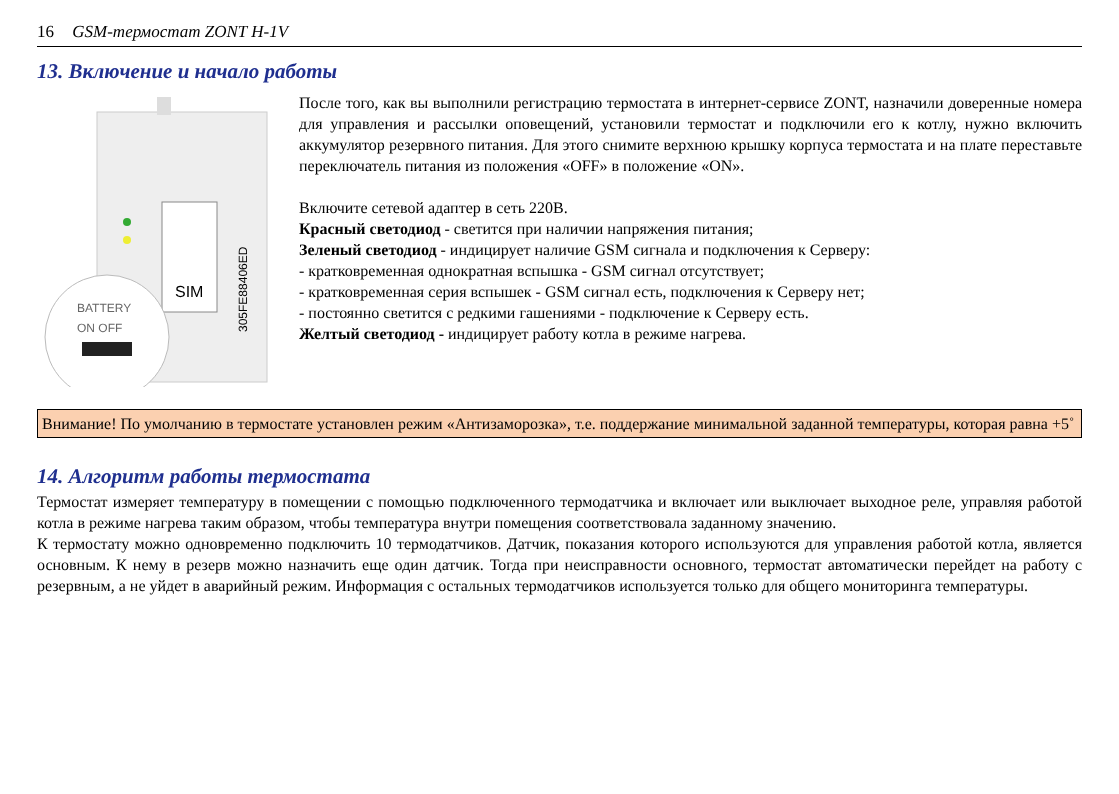16 GSM-термостат ZONT H-1V
13. Включение и начало работы
SIM
305FE88406ED
BATTERY
ON OFF
После того, как вы выполнили регистрацию термостата в интернет-сервисе ZONT, назначили доверенные номера для управления и рассылки оповещений, установили термостат и подключили его к котлу, нужно включить аккумулятор резервного питания. Для этого снимите верхнюю крышку корпуса термостата и на плате переставьте переключатель питания из положения «OFF» в положение «ON».
Включите сетевой адаптер в сеть 220В.
Красный светодиод - светится при наличии напряжения питания;
Зеленый светодиод - индицирует наличие GSM сигнала и подключения к Серверу:
- кратковременная однократная вспышка - GSM сигнал отсутствует;
- кратковременная серия вспышек - GSM сигнал есть, подключения к Серверу нет;
- постоянно светится с редкими гашениями - подключение к Серверу есть.
Желтый светодиод - индицирует работу котла в режиме нагрева.
Внимание! По умолчанию в термостате установлен режим «Антизаморозка», т.е. поддержание минимальной заданной температуры, которая равна +5˚
14. Алгоритм работы термостата
Термостат измеряет температуру в помещении с помощью подключенного термодатчика и включает или выключает выходное реле, управляя работой котла в режиме нагрева таким образом, чтобы температура внутри помещения соответствовала заданному значению.
К термостату можно одновременно подключить 10 термодатчиков. Датчик, показания которого используются для управления работой котла, является основным. К нему в резерв можно назначить еще один датчик. Тогда при неисправности основного, термостат автоматически перейдет на работу с резервным, а не уйдет в аварийный режим. Информация с остальных термодатчиков используется только для общего мониторинга температуры.